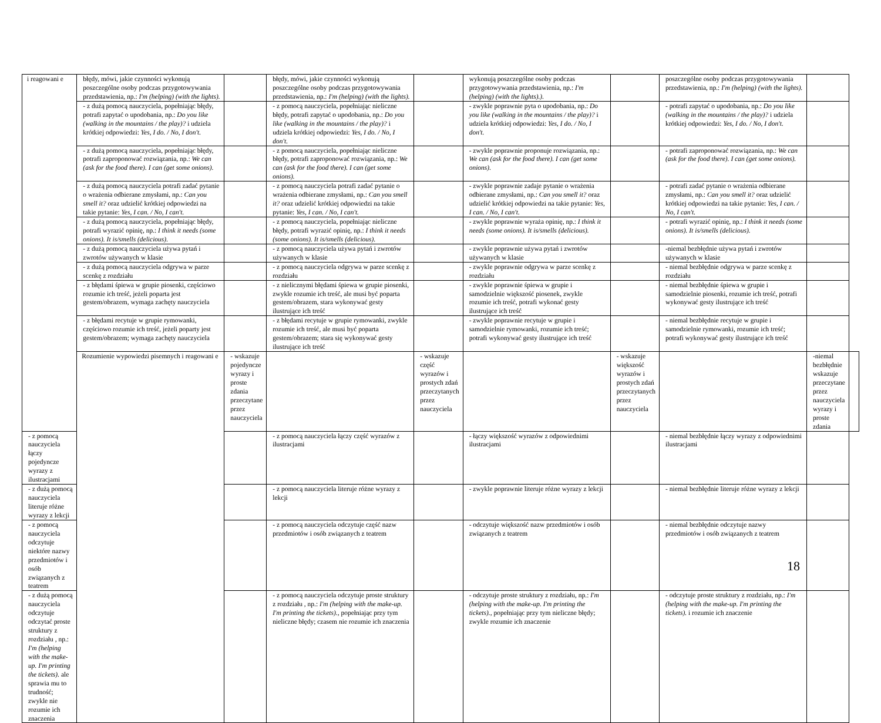| i reagowani e | błędy, mówi, jakie czynności wykonują poszczególne osoby podczas przygotowywania przedstawienia, np.: I'm (helping) (with the lights). | | błędy, mówi, jakie czynności wykonują poszczególne osoby podczas przygotowywania przedstawienia, np.: I'm (helping) (with the lights). | | wykonują poszczególne osoby podczas przygotowywania przedstawienia, np.: I'm (helping) (with the lights).). | | poszczególne osoby podczas przygotowywania przedstawienia, np.: I'm (helping) (with the lights). | | |
| | - z dużą pomocą nauczyciela, popełniając błędy, potrafi zapytać o upodobania, np.: Do you like (walking in the mountains / the play)? i udziela krótkiej odpowiedzi: Yes, I do. / No, I don't. | | - z pomocą nauczyciela, popełniając nieliczne błędy, potrafi zapytać o upodobania, np.: Do you like (walking in the mountains / the play)? i udziela krótkiej odpowiedzi: Yes, I do. / No, I don't. | | - zwykle poprawnie pyta o upodobania, np.: Do you like (walking in the mountains / the play)? i udziela krótkiej odpowiedzi: Yes, I do. / No, I don't. | | - potrafi zapytać o upodobania, np.: Do you like (walking in the mountains / the play)? i udziela krótkiej odpowiedzi: Yes, I do. / No, I don't. | | |
| | - z dużą pomocą nauczyciela, popełniając błędy, potrafi zaproponować rozwiązania, np.: We can (ask for the food there). I can (get some onions). | | - z pomocą nauczyciela, popełniając nieliczne błędy, potrafi zaproponować rozwiązania, np.: We can (ask for the food there). I can (get some onions). | | - zwykle poprawnie proponuje rozwiązania, np.: We can (ask for the food there). I can (get some onions). | | - potrafi zaproponować rozwiązania, np.: We can (ask for the food there). I can (get some onions). | | |
| | - z dużą pomocą nauczyciela potrafi zadać pytanie o wrażenia odbierane zmysłami, np.: Can you smell it? oraz udzielić krótkiej odpowiedzi na takie pytanie: Yes, I can. / No, I can't. | | - z pomocą nauczyciela potrafi zadać pytanie o wrażenia odbierane zmysłami, np.: Can you smell it? oraz udzielić krótkiej odpowiedzi na takie pytanie: Yes, I can. / No, I can't. | | - zwykle poprawnie zadaje pytanie o wrażenia odbierane zmysłami, np.: Can you smell it? oraz udzielić krótkiej odpowiedzi na takie pytanie: Yes, I can. / No, I can't. | | - potrafi zadać pytanie o wrażenia odbierane zmysłami, np.: Can you smell it? oraz udzielić krótkiej odpowiedzi na takie pytanie: Yes, I can. / No, I can't. | | |
| | - z dużą pomocą nauczyciela, popełniając błędy, potrafi wyrazić opinię, np.: I think it needs (some onions). It is/smells (delicious). | | - z pomocą nauczyciela, popełniając nieliczne błędy, potrafi wyrazić opinię, np.: I think it needs (some onions). It is/smells (delicious). | | - zwykle poprawnie wyraża opinię, np.: I think it needs (some onions). It is/smells (delicious). | | - potrafi wyrazić opinię, np.: I think it needs (some onions). It is/smells (delicious). | | |
| | - z dużą pomocą nauczyciela używa pytań i zwrotów używanych w klasie | | - z pomocą nauczyciela używa pytań i zwrotów używanych w klasie | | - zwykle poprawnie używa pytań i zwrotów używanych w klasie | | -niemal bezbłędnie używa pytań i zwrotów używanych w klasie | | |
| | - z dużą pomocą nauczyciela odgrywa w parze scenkę z rozdziału | | - z pomocą nauczyciela odgrywa w parze scenkę z rozdziału | | - zwykle poprawnie odgrywa w parze scenkę z rozdziału | | - niemal bezbłędnie odgrywa w parze scenkę z rozdziału | | |
| | - z błędami śpiewa w grupie piosenki, częściowo rozumie ich treść, jeżeli poparta jest gestem/obrazem, wymaga zachęty nauczyciela | | - z nielicznymi błędami śpiewa w grupie piosenki, zwykle rozumie ich treść, ale musi być poparta gestem/obrazem, stara wykonywać gesty ilustrujące ich treść | | - zwykle poprawnie śpiewa w grupie i samodzielnie większość piosenek, zwykle rozumie ich treść, potrafi wykonać gesty ilustrujące ich treść | | - niemal bezbłędnie śpiewa w grupie i samodzielnie piosenki, rozumie ich treść, potrafi wykonywać gesty ilustrujące ich treść | | |
| | - z błędami recytuje w grupie rymowanki, częściowo rozumie ich treść, jeżeli poparty jest gestem/obrazem; wymaga zachęty nauczyciela | | - z błędami recytuje w grupie rymowanki, zwykle rozumie ich treść, ale musi być poparta gestem/obrazem; stara się wykonywać gesty ilustrujące ich treść | | - zwykle poprawnie recytuje w grupie i samodzielnie rymowanki, rozumie ich treść; potrafi wykonywać gesty ilustrujące ich treść | | - niemal bezbłędnie recytuje w grupie i samodzielnie rymowanki, rozumie ich treść; potrafi wykonywać gesty ilustrujące ich treść | | |
| | Rozumienie wypowiedzi pisemnych i reagowani e | - wskazuje pojedyncze wyrazy i proste zdania przeczytane przez nauczyciela | | - wskazuje część wyrazów i prostych zdań przeczytanych przez nauczyciela | | - wskazuje większość wyrazów i prostych zdań przeczytanych przez nauczyciela | | -niemal bezbłędnie wskazuje przeczytane przez nauczyciela wyrazy i proste zdania | |
| - z pomocą nauczyciela łączy pojedyncze wyrazy z ilustracjami | | | - z pomocą nauczyciela łączy część wyrazów z ilustracjami | | - łączy większość wyrazów z odpowiednimi ilustracjami | | - niemal bezbłędnie łączy wyrazy z odpowiednimi ilustracjami | | |
| - z dużą pomocą nauczyciela literuje różne wyrazy z lekcji | | | - z pomocą nauczyciela literuje różne wyrazy z lekcji | | - zwykle poprawnie literuje różne wyrazy z lekcji | | - niemal bezbłędnie literuje różne wyrazy z lekcji | | |
| - z pomocą nauczyciela odczytuje niektóre nazwy przedmiotów i osób związanych z teatrem | | | - z pomocą nauczyciela odczytuje część nazw przedmiotów i osób związanych z teatrem | | - odczytuje większość nazw przedmiotów i osób związanych z teatrem | | - niemal bezbłędnie odczytuje nazwy przedmiotów i osób związanych z teatrem | | |
| - z dużą pomocą nauczyciela odczytuje odczytać proste struktury z rozdziału , np.: I'm (helping with the make-up. I'm printing the tickets). ale sprawia mu to trudność; zwykle nie rozumie ich znaczenia | | | - z pomocą nauczyciela odczytuje proste struktury z rozdziału , np.: I'm (helping with the make-up. I'm printing the tickets)., popełniając przy tym nieliczne błędy; czasem nie rozumie ich znaczenia | | - odczytuje proste struktury z rozdziału, np.: I'm (helping with the make-up. I'm printing the tickets)., popełniając przy tym nieliczne błędy; zwykle rozumie ich znaczenie | | - odczytuje proste struktury z rozdziału, np.: I'm (helping with the make-up. I'm printing the tickets). i rozumie ich znaczenie | | |
18